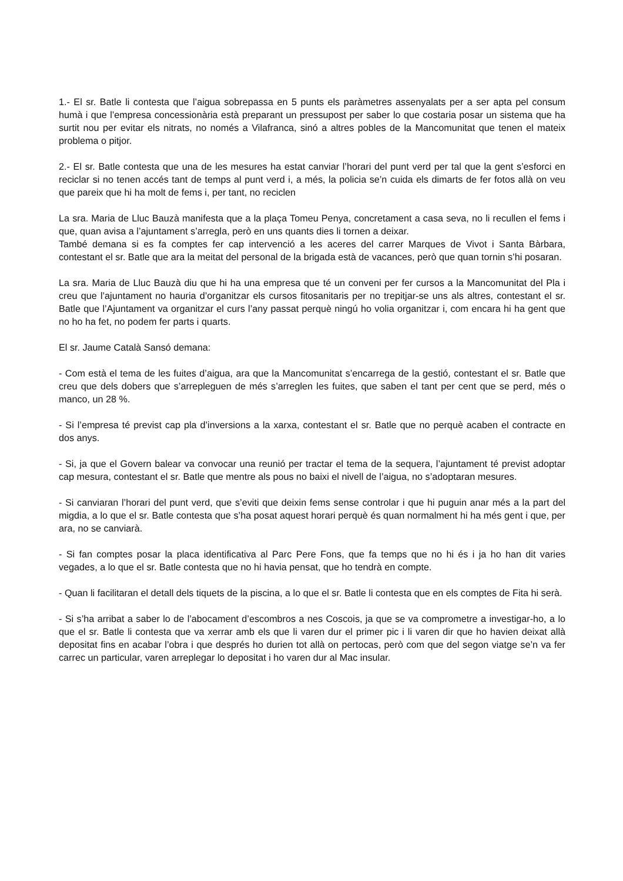1.- El sr. Batle li contesta que l’aigua sobrepassa en 5 punts els paràmetres assenyalats per a ser apta pel consum humà i que l’empresa concessionària està preparant un pressupost per saber lo que costaria posar un sistema que ha surtit nou per evitar els nitrats, no només a Vilafranca, sinó a altres pobles de la Mancomunitat que tenen el mateix problema o pitjor.
2.- El sr. Batle contesta que una de les mesures ha estat canviar l’horari del punt verd per tal que la gent s’esforci en reciclar si no tenen accés tant de temps al punt verd i, a més, la policia se’n cuida els dimarts de fer fotos allà on veu que pareix que hi ha molt de fems i, per tant, no reciclen
La sra. Maria de Lluc Bauzà manifesta que a la plaça Tomeu Penya, concretament a casa seva, no li recullen el fems i que, quan avisa a l’ajuntament s’arregla, però en uns quants dies li tornen a deixar.
També demana si es fa comptes fer cap intervenció a les aceres del carrer Marques de Vivot i Santa Bàrbara, contestant el sr. Batle que ara la meitat del personal de la brigada està de vacances, però que quan tornin s’hi posaran.
La sra. Maria de Lluc Bauzà diu que hi ha una empresa que té un conveni per fer cursos a la Mancomunitat del Pla i creu que l’ajuntament no hauria d’organitzar els cursos fitosanitaris per no trepitjar-se uns als altres, contestant el sr. Batle que l’Ajuntament va organitzar el curs l’any passat perquè ningú ho volia organitzar i, com encara hi ha gent que no ho ha fet, no podem fer parts i quarts.
El sr. Jaume Català Sansó demana:
- Com està el tema de les fuites d’aigua, ara que la Mancomunitat s’encarrega de la gestió, contestant el sr. Batle que creu que dels dobers que s’arrepleguen de més s’arreglen les fuites, que saben el tant per cent que se perd, més o manco, un 28 %.
- Si l’empresa té previst cap pla d’inversions a la xarxa, contestant el sr. Batle que no perquè acaben el contracte en dos anys.
- Si, ja que el Govern balear va convocar una reunió per tractar el tema de la sequera, l’ajuntament té previst adoptar cap mesura, contestant el sr. Batle que mentre als pous no baixi el nivell de l’aigua, no s’adoptaran mesures.
- Si canviaran l’horari del punt verd, que s’eviti que deixin fems sense controlar i que hi puguin anar més a la part del migdia, a lo que el sr. Batle contesta que s’ha posat aquest horari perquè és quan normalment hi ha més gent i que, per ara, no se canviarà.
- Si fan comptes posar la placa identificativa al Parc Pere Fons, que fa temps que no hi és i ja ho han dit varies vegades, a lo que el sr. Batle contesta que no hi havia pensat, que ho tendrà en compte.
- Quan li facilitaran el detall dels tiquets de la piscina, a lo que el sr. Batle li contesta que en els comptes de Fita hi serà.
- Si s’ha arribat a saber lo de l’abocament d’escombros a nes Coscois, ja que se va comprometre a investigar-ho, a lo que el sr. Batle li contesta que va xerrar amb els que li varen dur el primer pic i li varen dir que ho havien deixat allà depositat fins en acabar l’obra i que després ho durien tot allà on pertocas, però com que del segon viatge se’n va fer carrec un particular, varen arreplegar lo depositat i ho varen dur al Mac insular.